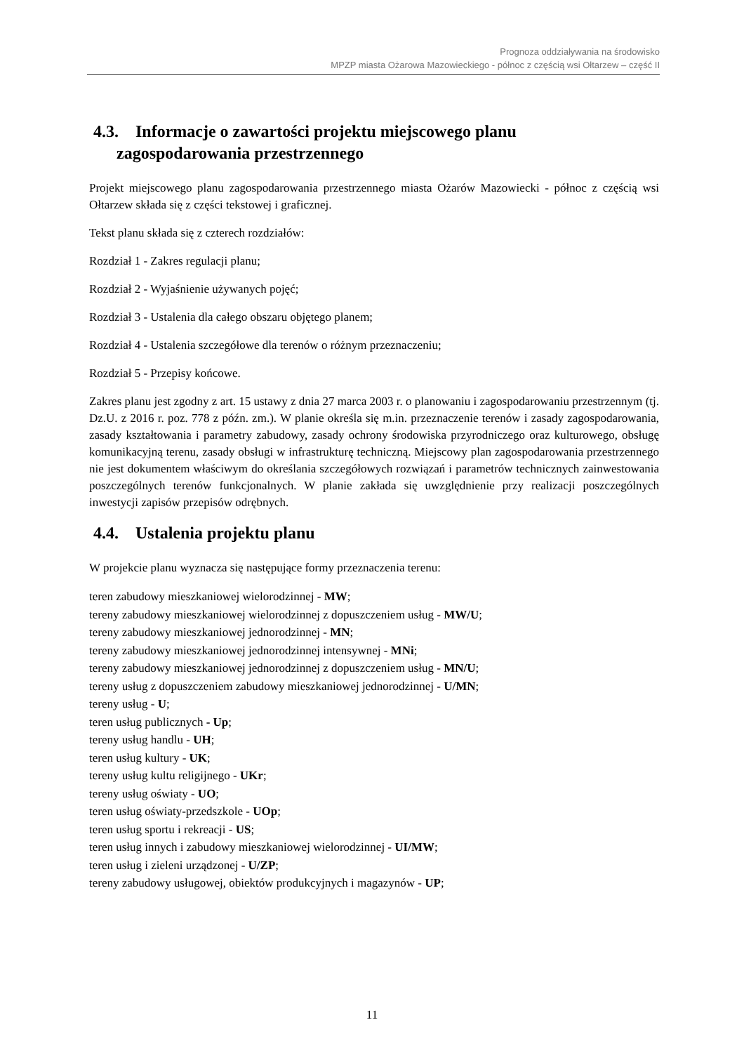Prognoza oddziaływania na środowisko
MPZP miasta Ożarowa Mazowieckiego - północ z częścią wsi Ołtarzew – część II
4.3. Informacje o zawartości projektu miejscowego planu
zagospodarowania przestrzennego
Projekt miejscowego planu zagospodarowania przestrzennego miasta Ożarów Mazowiecki - północ z częścią wsi Ołtarzew składa się z części tekstowej i graficznej.
Tekst planu składa się z czterech rozdziałów:
Rozdział 1 - Zakres regulacji planu;
Rozdział 2 - Wyjaśnienie używanych pojęć;
Rozdział 3 - Ustalenia dla całego obszaru objętego planem;
Rozdział 4 - Ustalenia szczegółowe dla terenów o różnym przeznaczeniu;
Rozdział 5 - Przepisy końcowe.
Zakres planu jest zgodny z art. 15 ustawy z dnia 27 marca 2003 r. o planowaniu i zagospodarowaniu przestrzennym (tj. Dz.U. z 2016 r. poz. 778 z późn. zm.). W planie określa się m.in. przeznaczenie terenów i zasady zagospodarowania, zasady kształtowania i parametry zabudowy, zasady ochrony środowiska przyrodniczego oraz kulturowego, obsługę komunikacyjną terenu, zasady obsługi w infrastrukturę techniczną. Miejscowy plan zagospodarowania przestrzennego nie jest dokumentem właściwym do określania szczegółowych rozwiązań i parametrów technicznych zainwestowania poszczególnych terenów funkcjonalnych. W planie zakłada się uwzględnienie przy realizacji poszczególnych inwestycji zapisów przepisów odrębnych.
4.4. Ustalenia projektu planu
W projekcie planu wyznacza się następujące formy przeznaczenia terenu:
teren zabudowy mieszkaniowej wielorodzinnej - MW;
tereny zabudowy mieszkaniowej wielorodzinnej z dopuszczeniem usług - MW/U;
tereny zabudowy mieszkaniowej jednorodzinnej - MN;
tereny zabudowy mieszkaniowej jednorodzinnej intensywnej - MNi;
tereny zabudowy mieszkaniowej jednorodzinnej z dopuszczeniem usług - MN/U;
tereny usług z dopuszczeniem zabudowy mieszkaniowej jednorodzinnej - U/MN;
tereny usług - U;
teren usług publicznych - Up;
tereny usług handlu - UH;
teren usług kultury - UK;
tereny usług kultu religijnego - UKr;
tereny usług oświaty - UO;
teren usług oświaty-przedszkole - UOp;
teren usług sportu i rekreacji - US;
teren usług innych i zabudowy mieszkaniowej wielorodzinnej - UI/MW;
teren usług i zieleni urządzonej - U/ZP;
tereny zabudowy usługowej, obiektów produkcyjnych i magazynów - UP;
11